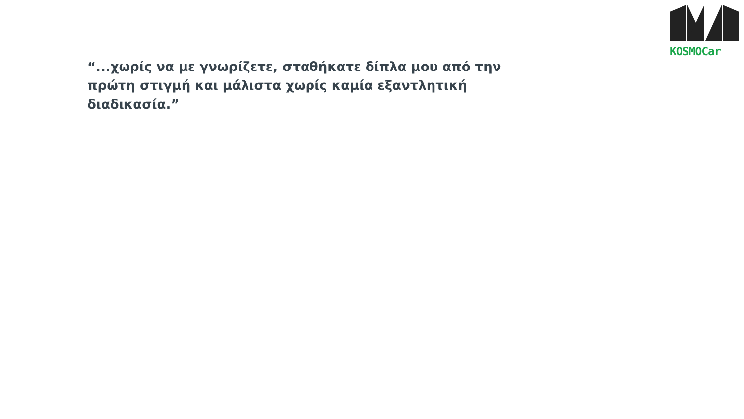KOSMOCar
“...χωρίς να με γνωρίζετε, σταθήκατε δίπλα μου από την πρώτη στιγμή και μάλιστα χωρίς καμία εξαντλητική διαδικασία.”